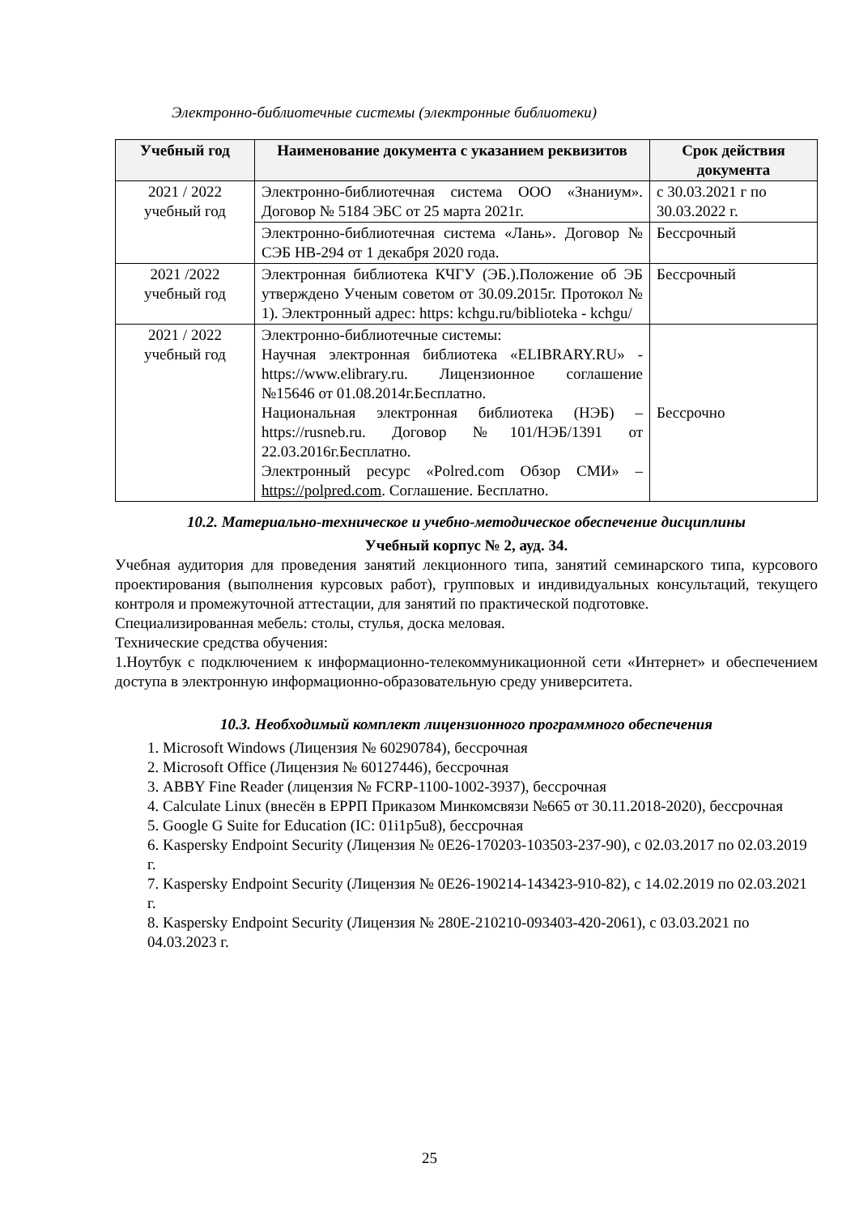Электронно-библиотечные системы (электронные библиотеки)
| Учебный год | Наименование документа с указанием реквизитов | Срок действия документа |
| --- | --- | --- |
| 2021 / 2022 учебный год | Электронно-библиотечная система ООО «Знаниум». Договор № 5184 ЭБС от 25 марта 2021г. | с 30.03.2021 г по 30.03.2022 г. |
| | Электронно-библиотечная система «Лань». Договор № СЭБ НВ-294 от 1 декабря 2020 года. | Бессрочный |
| 2021 /2022 учебный год | Электронная библиотека КЧГУ (ЭБ.).Положение об ЭБ утверждено Ученым советом от 30.09.2015г. Протокол № 1). Электронный адрес: https: kchgu.ru/biblioteka - kchgu/ | Бессрочный |
| 2021 / 2022 учебный год | Электронно-библиотечные системы: Научная электронная библиотека «ELIBRARY.RU» - https://www.elibrary.ru. Лицензионное соглашение №15646 от 01.08.2014г.Бесплатно. Национальная электронная библиотека (НЭБ) – https://rusneb.ru. Договор №101/НЭБ/1391 от 22.03.2016г.Бесплатно. Электронный ресурс «Polred.com Обзор СМИ» – https://polpred.com . Соглашение. Бесплатно. | Бессрочно |
10.2. Материально-техническое и учебно-методическое обеспечение дисциплины
Учебный корпус № 2, ауд. 34.
Учебная аудитория для проведения занятий лекционного типа, занятий семинарского типа, курсового проектирования (выполнения курсовых работ), групповых и индивидуальных консультаций, текущего контроля и промежуточной аттестации, для занятий по практической подготовке.
Специализированная мебель: столы, стулья, доска меловая.
Технические средства обучения:
1.Ноутбук с подключением к информационно-телекоммуникационной сети «Интернет» и обеспечением доступа в электронную информационно-образовательную среду университета.
10.3. Необходимый комплект лицензионного программного обеспечения
1. Microsoft Windows (Лицензия № 60290784), бессрочная
2. Microsoft Office (Лицензия № 60127446), бессрочная
3. ABBY Fine Reader (лицензия № FCRP-1100-1002-3937), бессрочная
4. Calculate Linux (внесён в ЕРРП Приказом Минкомсвязи №665 от 30.11.2018-2020), бессрочная
5. Google G Suite for Education (IC: 01i1p5u8), бессрочная
6. Kaspersky Endpoint Security (Лицензия № 0E26-170203-103503-237-90), с 02.03.2017 по 02.03.2019 г.
7. Kaspersky Endpoint Security (Лицензия № 0E26-190214-143423-910-82), с 14.02.2019 по 02.03.2021 г.
8. Kaspersky Endpoint Security (Лицензия № 280E-210210-093403-420-2061), с 03.03.2021 по 04.03.2023 г.
25